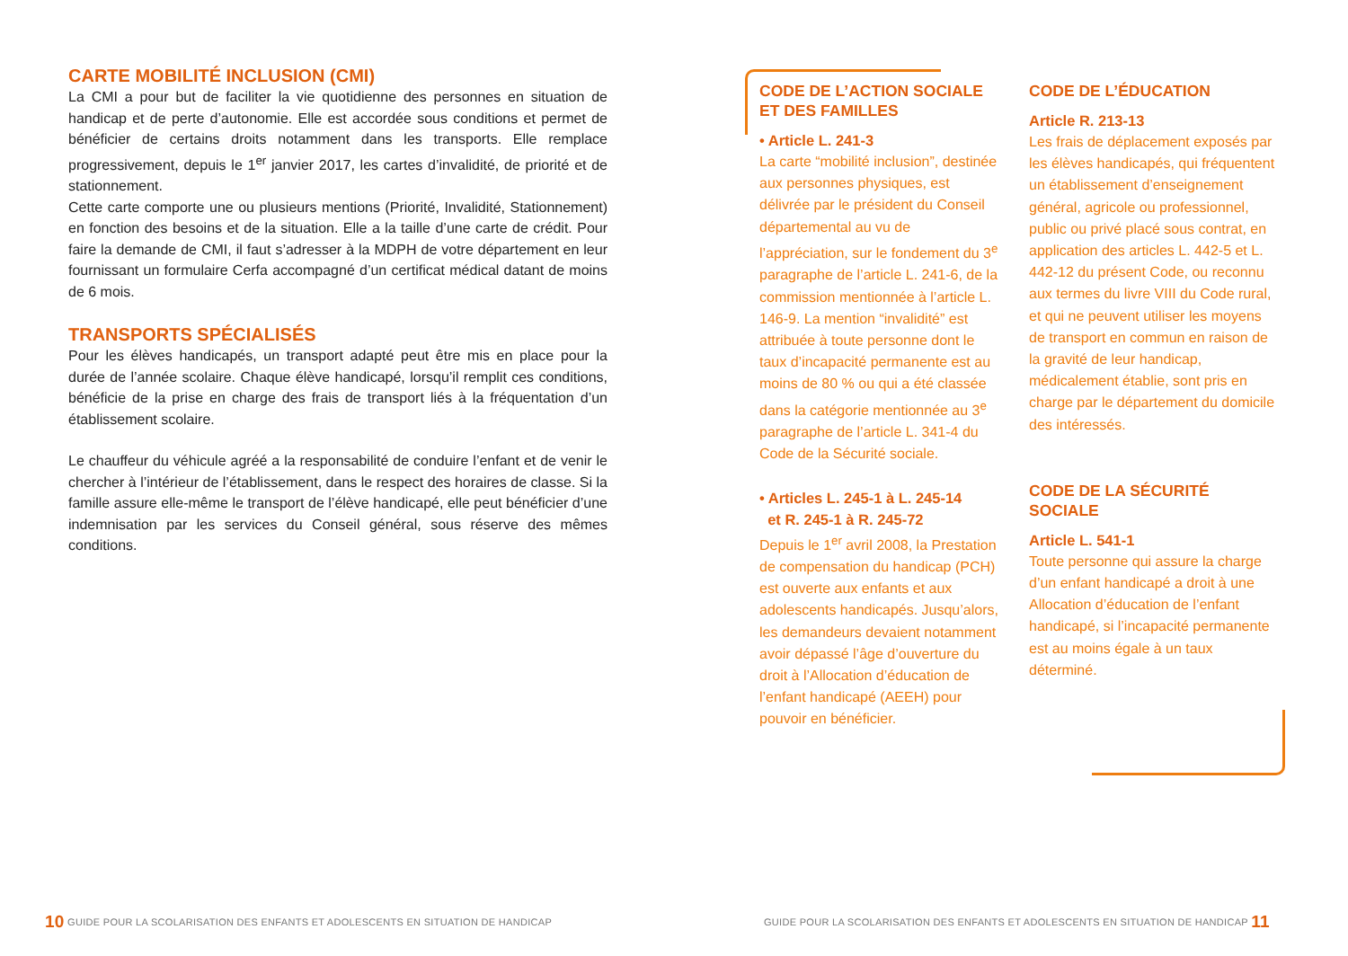CARTE MOBILITÉ INCLUSION (CMI)
La CMI a pour but de faciliter la vie quotidienne des personnes en situation de handicap et de perte d’autonomie. Elle est accordée sous conditions et permet de bénéficier de certains droits notamment dans les transports. Elle remplace progressivement, depuis le 1<sup>er</sup> janvier 2017, les cartes d’invalidité, de priorité et de stationnement.
Cette carte comporte une ou plusieurs mentions (Priorité, Invalidité, Stationnement) en fonction des besoins et de la situation. Elle a la taille d’une carte de crédit. Pour faire la demande de CMI, il faut s’adresser à la MDPH de votre département en leur fournissant un formulaire Cerfa accompagné d’un certificat médical datant de moins de 6 mois.
TRANSPORTS SPÉCIALISÉS
Pour les élèves handicapés, un transport adapté peut être mis en place pour la durée de l’année scolaire. Chaque élève handicapé, lorsqu’il remplit ces conditions, bénéficie de la prise en charge des frais de transport liés à la fréquentation d’un établissement scolaire.
Le chauffeur du véhicule agréé a la responsabilité de conduire l’enfant et de venir le chercher à l’intérieur de l’établissement, dans le respect des horaires de classe. Si la famille assure elle-même le transport de l’élève handicapé, elle peut bénéficier d’une indemnisation par les services du Conseil général, sous réserve des mêmes conditions.
CODE DE L’ACTION SOCIALE ET DES FAMILLES
• Article L. 241-3
La carte “mobilité inclusion”, destinée aux personnes physiques, est délivrée par le président du Conseil départemental au vu de l’appréciation, sur le fondement du 3<sup>e</sup> paragraphe de l’article L. 241-6, de la commission mentionnée à l’article L. 146-9. La mention “invalidité” est attribuée à toute personne dont le taux d’incapacité permanente est au moins de 80 % ou qui a été classée dans la catégorie mentionnée au 3<sup>e</sup> paragraphe de l’article L. 341-4 du Code de la Sécurité sociale.
• Articles L. 245-1 à L. 245-14
et R. 245-1 à R. 245-72
Depuis le 1<sup>er</sup> avril 2008, la Prestation de compensation du handicap (PCH) est ouverte aux enfants et aux adolescents handicapés. Jusqu’alors, les demandeurs devaient notamment avoir dépassé l’âge d’ouverture du droit à l’Allocation d’éducation de l’enfant handicapé (AEEH) pour pouvoir en bénéficier.
CODE DE L’ÉDUCATION
Article R. 213-13
Les frais de déplacement exposés par les élèves handicapés, qui fréquentent un établissement d’enseignement général, agricole ou professionnel, public ou privé placé sous contrat, en application des articles L. 442-5 et L. 442-12 du présent Code, ou reconnu aux termes du livre VIII du Code rural, et qui ne peuvent utiliser les moyens de transport en commun en raison de la gravité de leur handicap, médicalement établie, sont pris en charge par le département du domicile des intéressés.
CODE DE LA SÉCURITÉ SOCIALE
Article L. 541-1
Toute personne qui assure la charge d’un enfant handicapé a droit à une Allocation d’éducation de l’enfant handicapé, si l’incapacité permanente est au moins égale à un taux déterminé.
10 GUIDE POUR LA SCOLARISATION DES ENFANTS ET ADOLESCENTS EN SITUATION DE HANDICAP
GUIDE POUR LA SCOLARISATION DES ENFANTS ET ADOLESCENTS EN SITUATION DE HANDICAP 11